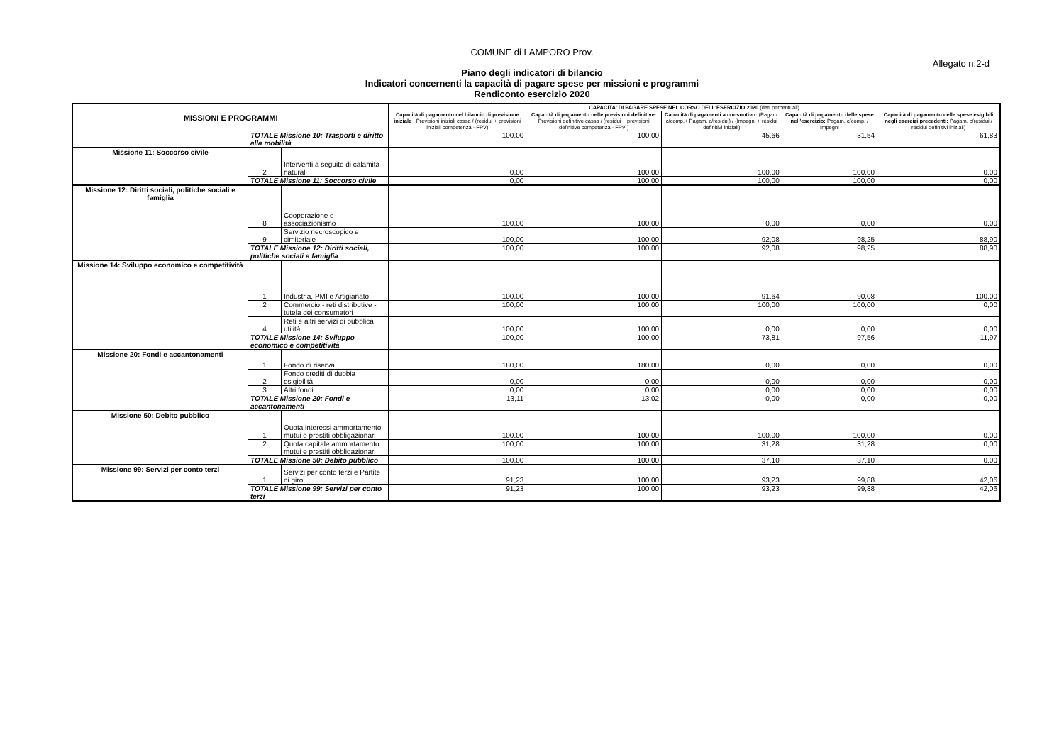COMUNE di LAMPORO Prov.
Allegato n.2-d
Piano degli indicatori di bilancio
Indicatori concernenti la capacità di pagare spese per missioni e programmi
Rendiconto esercizio 2020
| MISSIONI E PROGRAMMI | | | CAPACITA' DI PAGARE SPESE NEL CORSO DELL'ESERCIZIO 2020 (dati percentuali) | | | | |
| --- | --- | --- | --- | --- | --- | --- | --- |
| | | | Capacità di pagamento nel bilancio di previsione iniziale : Previsioni iniziali cassa / (residui + previsioni iniziali competenza - FPV) | Capacità di pagamento nelle previsioni definitive: Previsioni definitive cassa / (residui + previsioni definitive competenza - FPV ) | Capacità di pagamenti a consuntivo: (Pagam. c/comp.+ Pagam. c/residui) / (Impegni + residui definitivi iniziali) | Capacità di pagamento delle spese nell'esercizio: Pagam. c/comp. / Impegni | Capacità di pagamento delle spese esigibili negli esercizi precedenti: Pagam. c/residui / residui definitivi iniziali) |
| | TOTALE Missione 10: Trasporti e diritto alla mobilità | | 100,00 | 100,00 | 45,66 | 31,54 | 61,83 |
| Missione 11: Soccorso civile | 2 | Interventi a seguito di calamità naturali | 0,00 | 100,00 | 100,00 | 100,00 | 0,00 |
| | TOTALE Missione 11: Soccorso civile | | 0,00 | 100,00 | 100,00 | 100,00 | 0,00 |
| Missione 12: Diritti sociali, politiche sociali e famiglia | 8 | Cooperazione e associazionismo | 100,00 | 100,00 | 0,00 | 0,00 | 0,00 |
| | 9 | Servizio necroscopico e cimiteriale | 100,00 | 100,00 | 92,08 | 98,25 | 88,90 |
| | TOTALE Missione 12: Diritti sociali, politiche sociali e famiglia | | 100,00 | 100,00 | 92,08 | 98,25 | 88,90 |
| Missione 14: Sviluppo economico e competitività | 1 | Industria, PMI e Artigianato | 100,00 | 100,00 | 91,64 | 90,08 | 100,00 |
| | 2 | Commercio - reti distributive - tutela dei consumatori | 100,00 | 100,00 | 100,00 | 100,00 | 0,00 |
| | 4 | Reti e altri servizi di pubblica utilità | 100,00 | 100,00 | 0,00 | 0,00 | 0,00 |
| | TOTALE Missione 14: Sviluppo economico e competitività | | 100,00 | 100,00 | 73,81 | 97,56 | 11,97 |
| Missione 20: Fondi e accantonamenti | 1 | Fondo di riserva | 180,00 | 180,00 | 0,00 | 0,00 | 0,00 |
| | 2 | Fondo crediti di dubbia esigibilità | 0,00 | 0,00 | 0,00 | 0,00 | 0,00 |
| | 3 | Altri fondi | 0,00 | 0,00 | 0,00 | 0,00 | 0,00 |
| | TOTALE Missione 20: Fondi e accantonamenti | | 13,11 | 13,02 | 0,00 | 0,00 | 0,00 |
| Missione 50: Debito pubblico | 1 | Quota interessi ammortamento mutui e prestiti obbligazionari | 100,00 | 100,00 | 100,00 | 100,00 | 0,00 |
| | 2 | Quota capitale ammortamento mutui e prestiti obbligazionari | 100,00 | 100,00 | 31,28 | 31,28 | 0,00 |
| | TOTALE Missione 50: Debito pubblico | | 100,00 | 100,00 | 37,10 | 37,10 | 0,00 |
| Missione 99: Servizi per conto terzi | 1 | Servizi per conto terzi e Partite di giro | 91,23 | 100,00 | 93,23 | 99,88 | 42,06 |
| | TOTALE Missione 99: Servizi per conto terzi | | 91,23 | 100,00 | 93,23 | 99,88 | 42,06 |